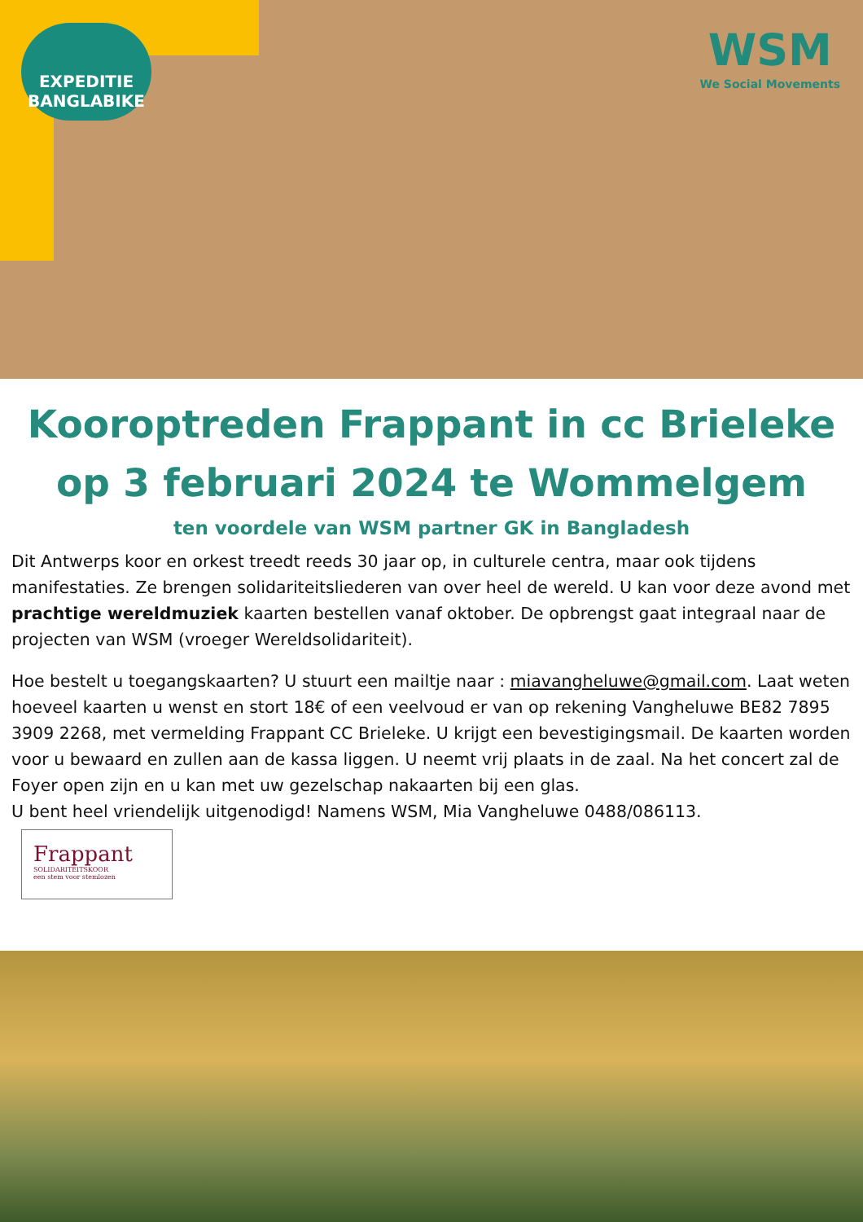EXPEDITIE
BANGLABIKE
WSM
We Social Movements
Kooroptreden Frappant in cc Brieleke
op 3 februari 2024 te Wommelgem
ten voordele van WSM partner GK in Bangladesh
Dit Antwerps koor en orkest treedt reeds 30 jaar op, in culturele centra, maar ook tijdens manifestaties. Ze brengen solidariteitsliederen van over heel de wereld. U kan voor deze avond met prachtige wereldmuziek kaarten bestellen vanaf oktober. De opbrengst gaat integraal naar de projecten van WSM (vroeger Wereldsolidariteit).
Hoe bestelt u toegangskaarten? U stuurt een mailtje naar : miavangheluwe@gmail.com. Laat weten hoeveel kaarten u wenst en stort 18€ of een veelvoud er van op rekening Vangheluwe BE82 7895 3909 2268, met vermelding Frappant CC Brieleke. U krijgt een bevestigingsmail. De kaarten worden voor u bewaard en zullen aan de kassa liggen. U neemt vrij plaats in de zaal. Na het concert zal de Foyer open zijn en u kan met uw gezelschap nakaarten bij een glas.
U bent heel vriendelijk uitgenodigd! Namens WSM, Mia Vangheluwe 0488/086113.
Frappant
SOLIDARITEITSKOOR
een stem voor stemlozen